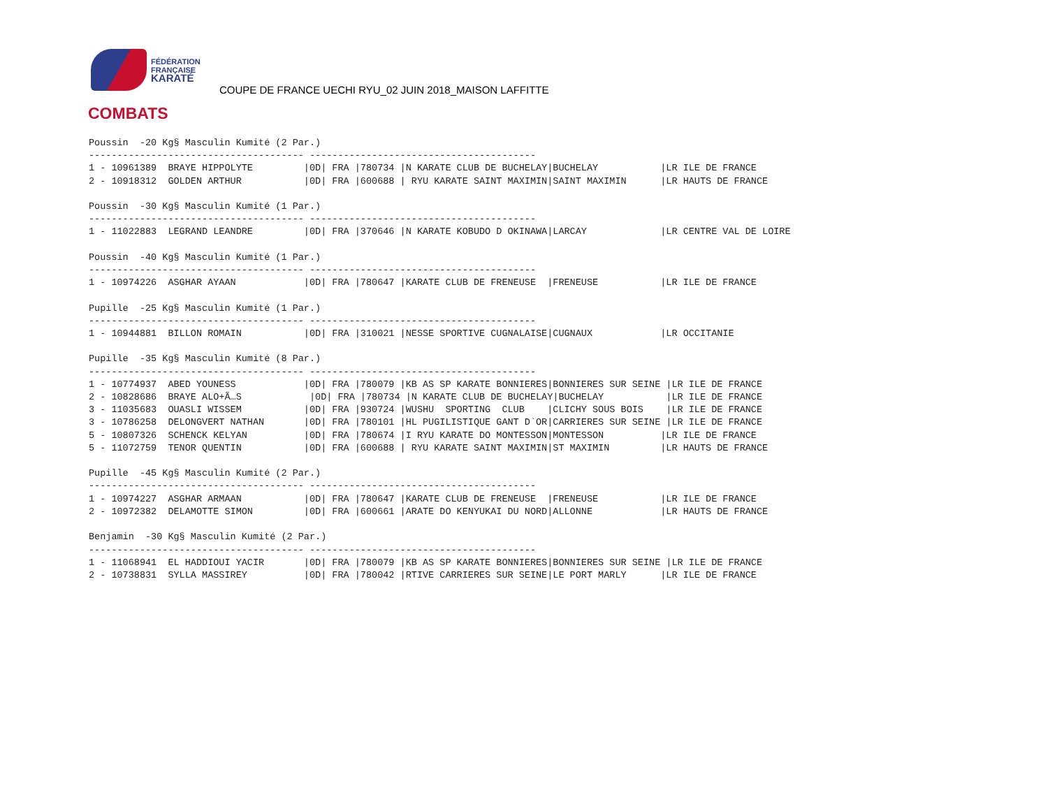FÉDÉRATION
FRANÇAISE
KARATÉ
COUPE DE FRANCE UECHI RYU_02 JUIN 2018_MAISON LAFFITTE
COMBATS
Poussin  -20 Kg§ Masculin Kumité (2 Par.)
-------------------------------------- ----------------------------------------
1 - 10961389  BRAYE HIPPOLYTE         |0D| FRA |780734 |N KARATE CLUB DE BUCHELAY|BUCHELAY           |LR ILE DE FRANCE
2 - 10918312  GOLDEN ARTHUR           |0D| FRA |600688 | RYU KARATE SAINT MAXIMIN|SAINT MAXIMIN      |LR HAUTS DE FRANCE

Poussin  -30 Kg§ Masculin Kumité (1 Par.)
-------------------------------------- ----------------------------------------
1 - 11022883  LEGRAND LEANDRE         |0D| FRA |370646 |N KARATE KOBUDO D OKINAWA|LARCAY             |LR CENTRE VAL DE LOIRE

Poussin  -40 Kg§ Masculin Kumité (1 Par.)
-------------------------------------- ----------------------------------------
1 - 10974226  ASGHAR AYAAN            |0D| FRA |780647 |KARATE CLUB DE FRENEUSE  |FRENEUSE           |LR ILE DE FRANCE

Pupille  -25 Kg§ Masculin Kumité (1 Par.)
-------------------------------------- ----------------------------------------
1 - 10944881  BILLON ROMAIN           |0D| FRA |310021 |NESSE SPORTIVE CUGNALAISE|CUGNAUX            |LR OCCITANIE

Pupille  -35 Kg§ Masculin Kumité (8 Par.)
-------------------------------------- ----------------------------------------
1 - 10774937  ABED YOUNESS            |0D| FRA |780079 |KB AS SP KARATE BONNIERES|BONNIERES SUR SEINE |LR ILE DE FRANCE
2 - 10828686  BRAYE ALO+Ã…S            |0D| FRA |780734 |N KARATE CLUB DE BUCHELAY|BUCHELAY           |LR ILE DE FRANCE
3 - 11035683  OUASLI WISSEM           |0D| FRA |930724 |WUSHU  SPORTING  CLUB    |CLICHY SOUS BOIS    |LR ILE DE FRANCE
3 - 10786258  DELONGVERT NATHAN       |0D| FRA |780101 |HL PUGILISTIQUE GANT D`OR|CARRIERES SUR SEINE |LR ILE DE FRANCE
5 - 10807326  SCHENCK KELYAN          |0D| FRA |780674 |I RYU KARATE DO MONTESSON|MONTESSON          |LR ILE DE FRANCE
5 - 11072759  TENOR QUENTIN           |0D| FRA |600688 | RYU KARATE SAINT MAXIMIN|ST MAXIMIN         |LR HAUTS DE FRANCE

Pupille  -45 Kg§ Masculin Kumité (2 Par.)
-------------------------------------- ----------------------------------------
1 - 10974227  ASGHAR ARMAAN           |0D| FRA |780647 |KARATE CLUB DE FRENEUSE  |FRENEUSE           |LR ILE DE FRANCE
2 - 10972382  DELAMOTTE SIMON         |0D| FRA |600661 |ARATE DO KENYUKAI DU NORD|ALLONNE            |LR HAUTS DE FRANCE

Benjamin  -30 Kg§ Masculin Kumité (2 Par.)
-------------------------------------- ----------------------------------------
1 - 11068941  EL HADDIOUI YACIR       |0D| FRA |780079 |KB AS SP KARATE BONNIERES|BONNIERES SUR SEINE |LR ILE DE FRANCE
2 - 10738831  SYLLA MASSIREY          |0D| FRA |780042 |RTIVE CARRIERES SUR SEINE|LE PORT MARLY      |LR ILE DE FRANCE